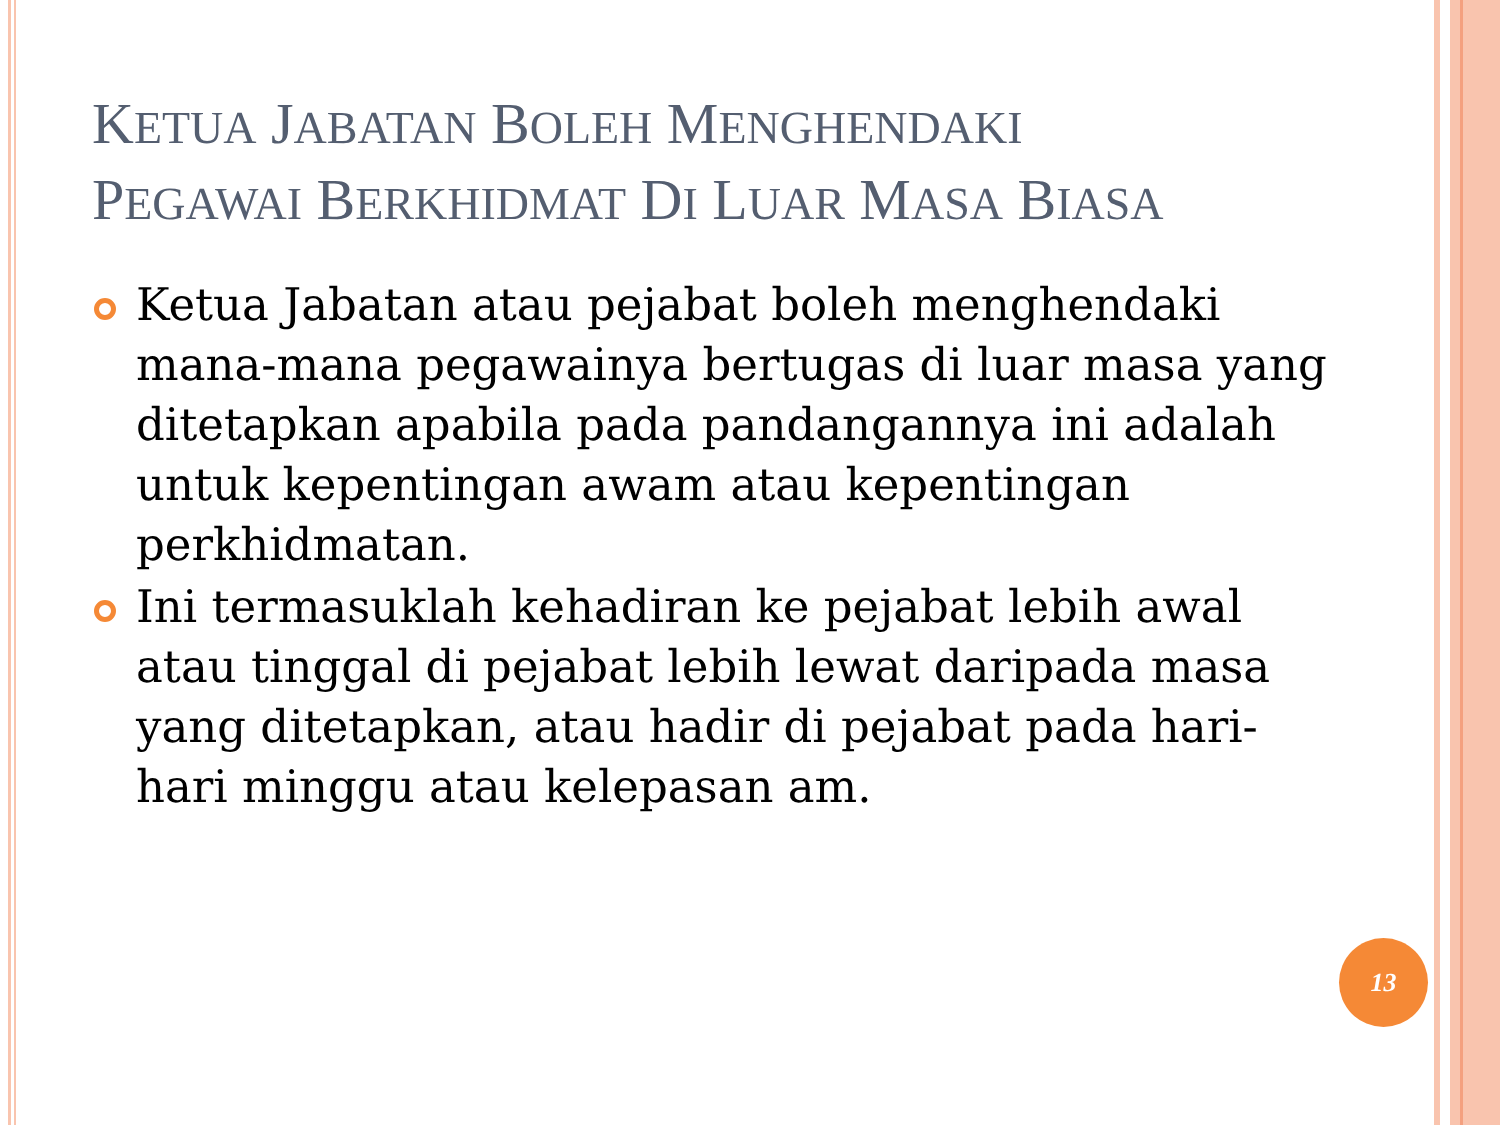KETUA JABATAN BOLEH MENGHENDAKI
PEGAWAI BERKHIDMAT DI LUAR MASA BIASA
Ketua Jabatan atau pejabat boleh menghendaki mana-mana pegawainya bertugas di luar masa yang ditetapkan apabila pada pandangannya ini adalah untuk kepentingan awam atau kepentingan perkhidmatan.
Ini termasuklah kehadiran ke pejabat lebih awal atau tinggal di pejabat lebih lewat daripada masa yang ditetapkan, atau hadir di pejabat pada hari-hari minggu atau kelepasan am.
13